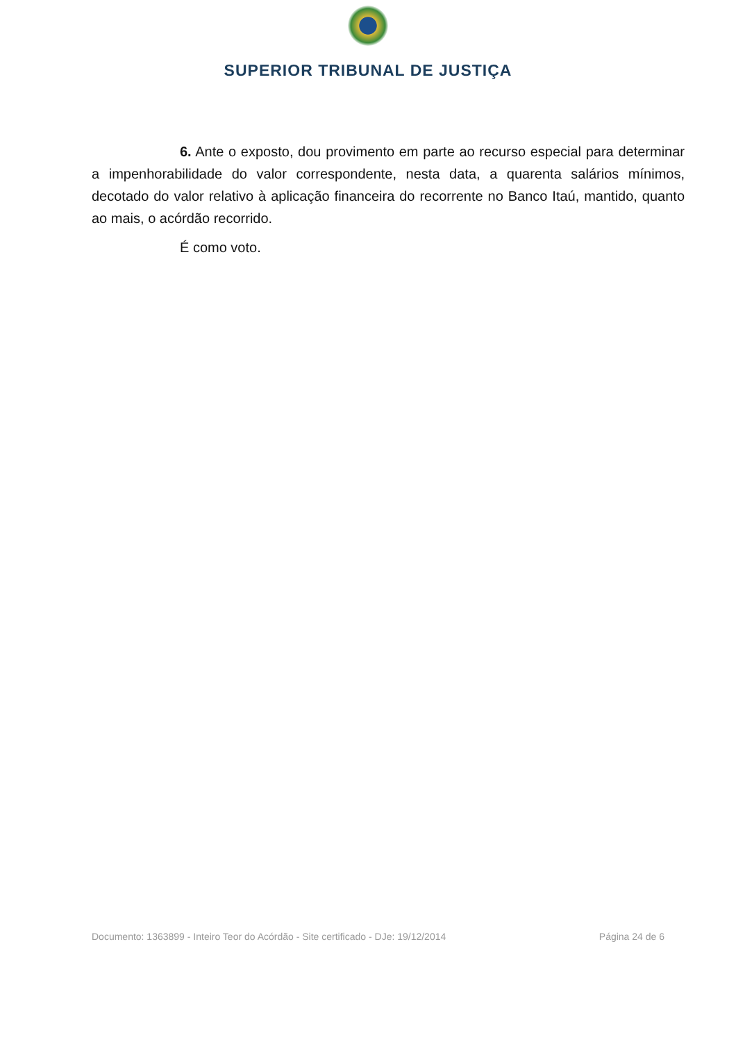SUPERIOR TRIBUNAL DE JUSTIÇA
6. Ante o exposto, dou provimento em parte ao recurso especial para determinar a impenhorabilidade do valor correspondente, nesta data, a quarenta salários mínimos, decotado do valor relativo à aplicação financeira do recorrente no Banco Itaú, mantido, quanto ao mais, o acórdão recorrido.
É como voto.
Documento: 1363899 - Inteiro Teor do Acórdão - Site certificado - DJe: 19/12/2014 Página 24 de 6